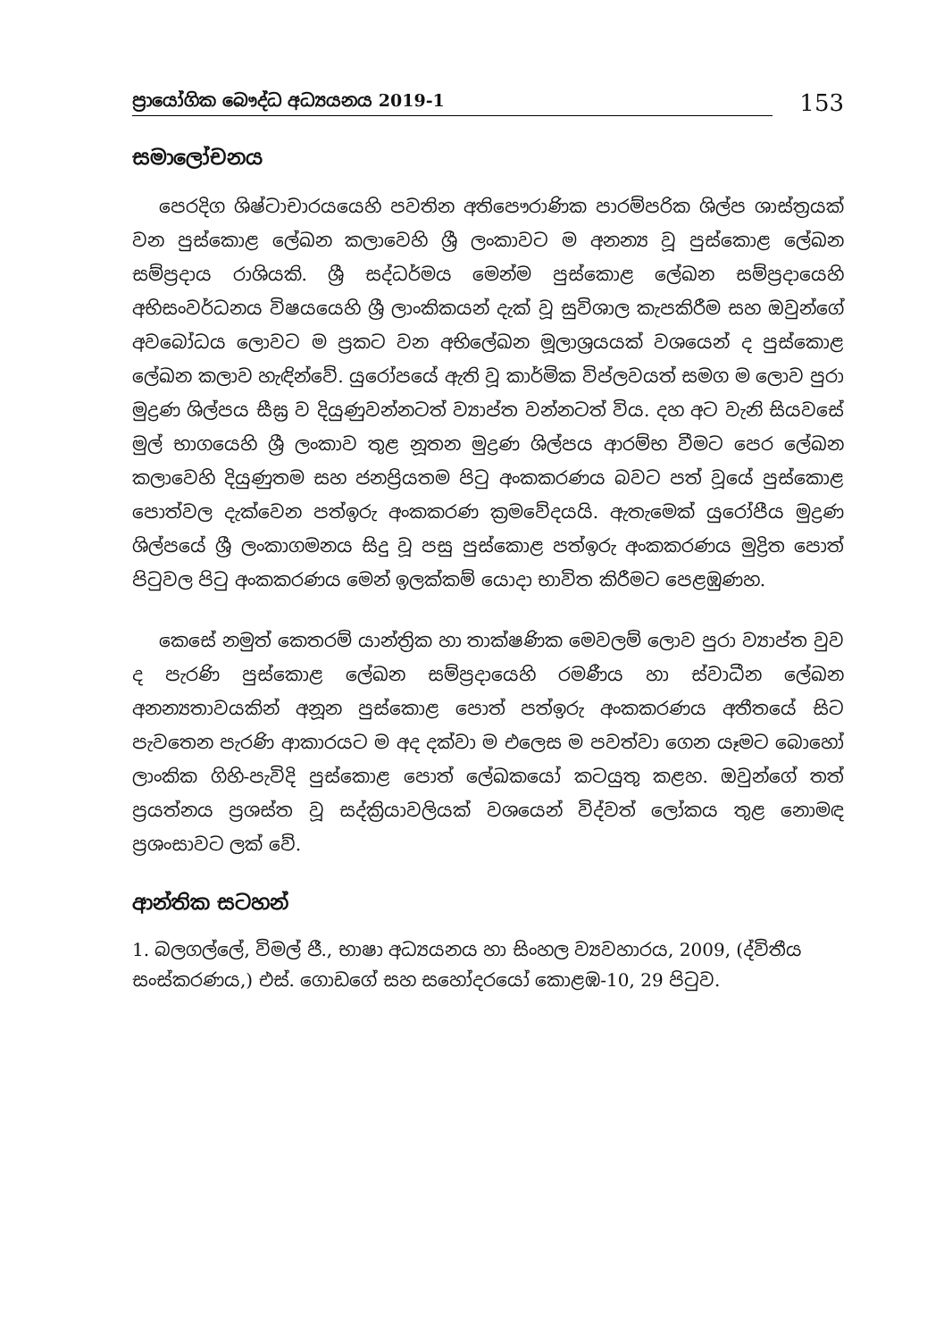ප්‍රායෝගික බෞද්ධ අධ්‍යයනය 2019-1
153
සමාලෝචනය
පෙරදිග ශිෂ්ටාචාරයයෙහි පවතින අතිපෞරාණික පාරම්පරික ශිල්ප ශාස්ත්‍රයක් වන පුස්කොළ ලේඛන කලාවෙහි ශ්‍රී ලංකාවට ම අනන්‍ය වූ පුස්කොළ ලේඛන සම්ප්‍රදාය රාශියකි. ශ්‍රී සද්ධර්මය මෙන්ම පුස්කොළ ලේඛන සම්ප්‍රදායෙහි අභිසංවර්ධනය විෂයයෙහි ශ්‍රී ලාංකිකයන් දැක් වූ සුවිශාල කැපකිරීම සහ ඔවුන්ගේ අවබෝධය ලොවට ම ප්‍රකට වන අභිලේඛන මූලාශ්‍රයයක් වශයෙන් ද පුස්කොළ ලේඛන කලාව හැඳින්වේ. යුරෝපයේ ඇති වූ කාර්මික විප්ලවයත් සමග ම ලොව පුරා මුද්‍රණ ශිල්පය සීඝ්‍ර ව දියුණුවන්නටත් ව්‍යාප්ත වන්නටත් විය. දහ අට වැනි සියවසේ මුල් භාගයෙහි ශ්‍රී ලංකාව තුළ නූතන මුද්‍රණ ශිල්පය ආරම්භ වීමට පෙර ලේඛන කලාවෙහි දියුණුතම සහ ජනප්‍රියතම පිටු අංකකරණය බවට පත් වූයේ පුස්කොළ පොත්වල දැක්වෙන පත්ඉරු අංකකරණ ක්‍රමවේදයයි. ඇතැමෙක් යුරෝපීය මුද්‍රණ ශිල්පයේ ශ්‍රී ලංකාගමනය සිදු වූ පසු පුස්කොළ පත්ඉරු අංකකරණය මුද්‍රිත පොත් පිටුවල පිටු අංකකරණය මෙන් ඉලක්කම් යොදා භාවිත කිරීමට පෙළඹුණහ.
කෙසේ නමුත් කෙතරම් යාන්ත්‍රික හා තාක්ෂණික මෙවලම් ලොව පුරා ව්‍යාප්ත වුව ද පැරණි පුස්කොළ ලේඛන සම්ප්‍රදායෙහි රමණීය හා ස්වාධීන ලේඛන අනන්‍යතාවයකින් අනූන පුස්කොළ පොත් පත්ඉරු අංකකරණය අතීතයේ සිට පැවතෙන පැරණි ආකාරයට ම අද දක්වා ම එලෙස ම පවත්වා ගෙන යෑමට බොහෝ ලාංකික ගිහි-පැවිදි පුස්කොළ පොත් ලේඛකයෝ කටයුතු කළහ. ඔවුන්ගේ තත් ප්‍රයත්නය ප්‍රශස්ත වූ සද්ක්‍රියාවලියක් වශයෙන් විද්වත් ලෝකය තුළ නොමඳ ප්‍රශංසාවට ලක් වේ.
ආන්තික සටහන්
1. බලගල්ලේ, විමල් ජී., භාෂා අධ්‍යයනය හා සිංහල ව්‍යවහාරය, 2009, (ද්විතීය සංස්කරණය,) එස්. ගොඩගේ සහ සහෝදරයෝ කොළඹ-10, 29 පිටුව.